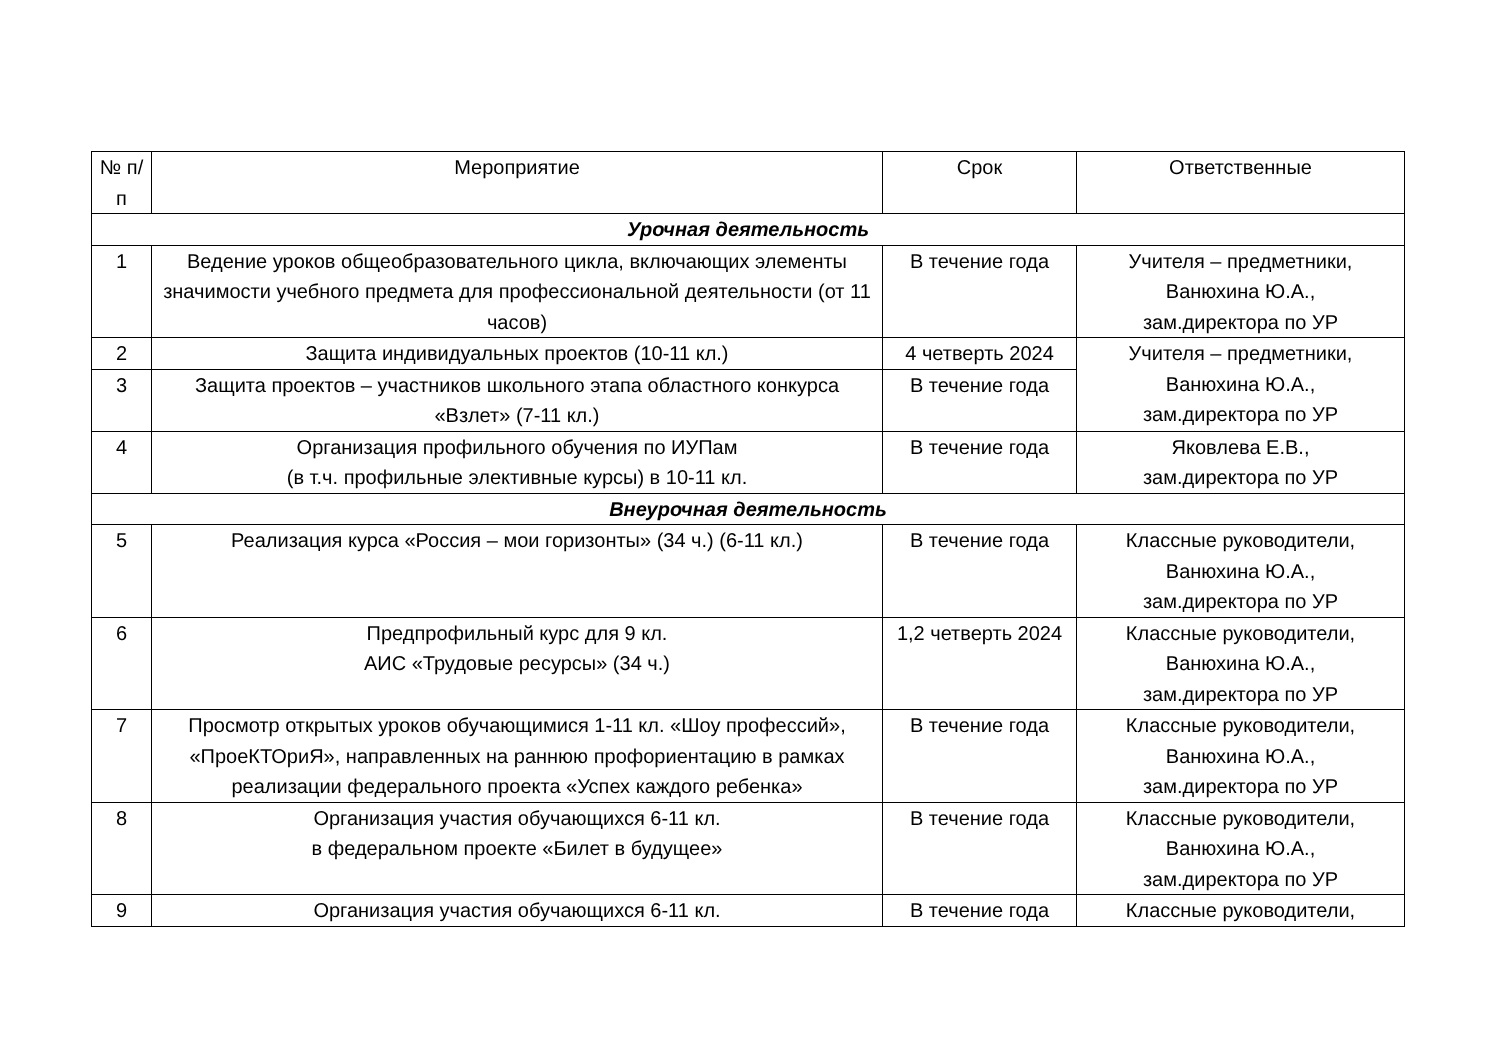| № п/п | Мероприятие | Срок | Ответственные |
| --- | --- | --- | --- |
| Урочная деятельность | | | |
| 1 | Ведение уроков общеобразовательного цикла, включающих элементы значимости учебного предмета для профессиональной деятельности (от 11 часов) | В течение года | Учителя – предметники, Ванюхина Ю.А., зам.директора по УР |
| 2 | Защита индивидуальных проектов (10-11 кл.) | 4 четверть 2024 | Учителя – предметники, Ванюхина Ю.А., зам.директора по УР |
| 3 | Защита проектов – участников школьного этапа областного конкурса «Взлет» (7-11 кл.) | В течение года | |
| 4 | Организация профильного обучения по ИУПам (в т.ч. профильные элективные курсы) в 10-11 кл. | В течение года | Яковлева Е.В., зам.директора по УР |
| Внеурочная деятельность | | | |
| 5 | Реализация курса «Россия – мои горизонты» (34 ч.) (6-11 кл.) | В течение года | Классные руководители, Ванюхина Ю.А., зам.директора по УР |
| 6 | Предпрофильный курс для 9 кл. АИС «Трудовые ресурсы» (34 ч.) | 1,2 четверть 2024 | Классные руководители, Ванюхина Ю.А., зам.директора по УР |
| 7 | Просмотр открытых уроков обучающимися 1-11 кл. «Шоу профессий», «ПроеКТОриЯ», направленных на раннюю профориентацию в рамках реализации федерального проекта «Успех каждого ребенка» | В течение года | Классные руководители, Ванюхина Ю.А., зам.директора по УР |
| 8 | Организация участия обучающихся 6-11 кл. в федеральном проекте «Билет в будущее» | В течение года | Классные руководители, Ванюхина Ю.А., зам.директора по УР |
| 9 | Организация участия обучающихся 6-11 кл. | В течение года | Классные руководители, |